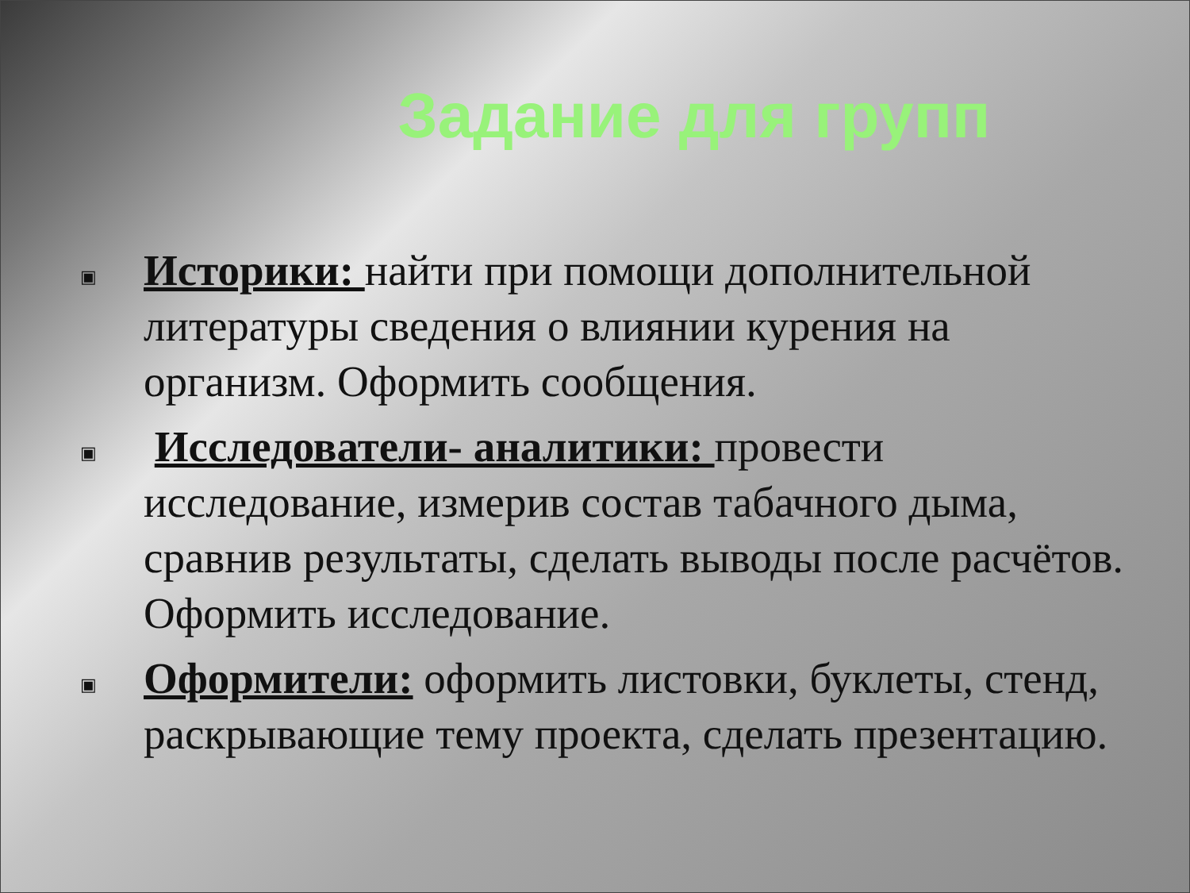Задание для групп
▣ Историки: найти при помощи дополнительной литературы сведения о влиянии курения на организм. Оформить сообщения.
▣ Исследователи- аналитики: провести исследование, измерив состав табачного дыма, сравнив результаты, сделать выводы после расчётов. Оформить исследование.
▣ Оформители: оформить листовки, буклеты, стенд, раскрывающие тему проекта, сделать презентацию.